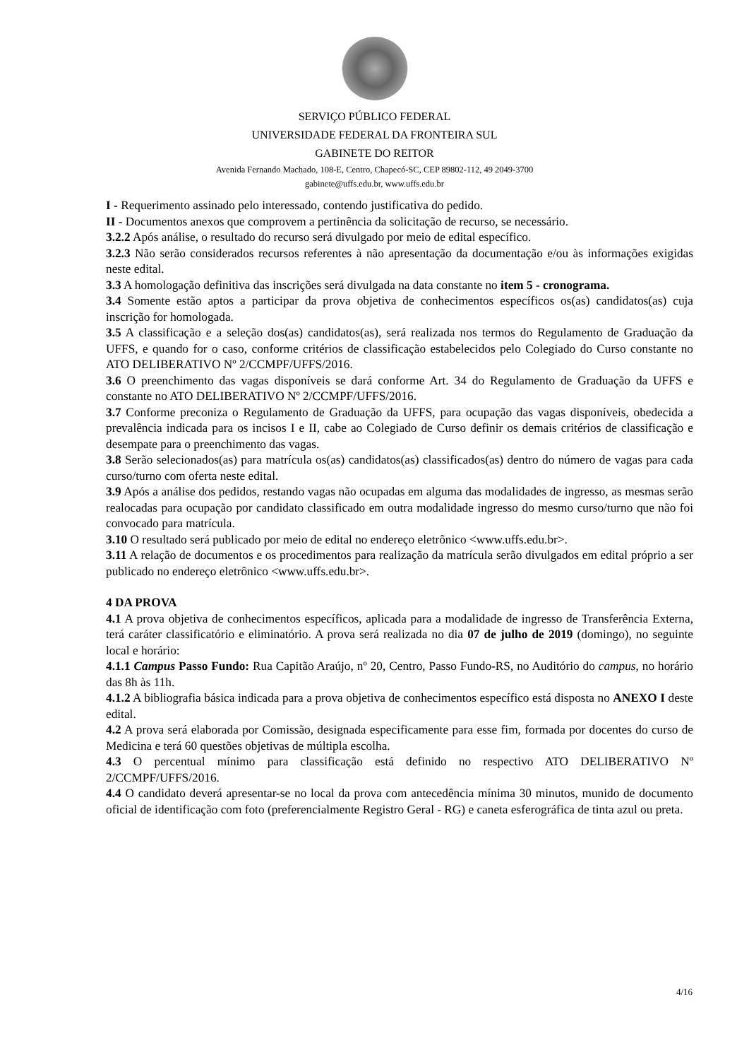SERVIÇO PÚBLICO FEDERAL
UNIVERSIDADE FEDERAL DA FRONTEIRA SUL
GABINETE DO REITOR
Avenida Fernando Machado, 108-E, Centro, Chapecó-SC, CEP 89802-112, 49 2049-3700
gabinete@uffs.edu.br, www.uffs.edu.br
I - Requerimento assinado pelo interessado, contendo justificativa do pedido.
II - Documentos anexos que comprovem a pertinência da solicitação de recurso, se necessário.
3.2.2 Após análise, o resultado do recurso será divulgado por meio de edital específico.
3.2.3 Não serão considerados recursos referentes à não apresentação da documentação e/ou às informações exigidas neste edital.
3.3 A homologação definitiva das inscrições será divulgada na data constante no item 5 - cronograma.
3.4 Somente estão aptos a participar da prova objetiva de conhecimentos específicos os(as) candidatos(as) cuja inscrição for homologada.
3.5 A classificação e a seleção dos(as) candidatos(as), será realizada nos termos do Regulamento de Graduação da UFFS, e quando for o caso, conforme critérios de classificação estabelecidos pelo Colegiado do Curso constante no ATO DELIBERATIVO Nº 2/CCMPF/UFFS/2016.
3.6 O preenchimento das vagas disponíveis se dará conforme Art. 34 do Regulamento de Graduação da UFFS e constante no ATO DELIBERATIVO Nº 2/CCMPF/UFFS/2016.
3.7 Conforme preconiza o Regulamento de Graduação da UFFS, para ocupação das vagas disponíveis, obedecida a prevalência indicada para os incisos I e II, cabe ao Colegiado de Curso definir os demais critérios de classificação e desempate para o preenchimento das vagas.
3.8 Serão selecionados(as) para matrícula os(as) candidatos(as) classificados(as) dentro do número de vagas para cada curso/turno com oferta neste edital.
3.9 Após a análise dos pedidos, restando vagas não ocupadas em alguma das modalidades de ingresso, as mesmas serão realocadas para ocupação por candidato classificado em outra modalidade ingresso do mesmo curso/turno que não foi convocado para matrícula.
3.10 O resultado será publicado por meio de edital no endereço eletrônico <www.uffs.edu.br>.
3.11 A relação de documentos e os procedimentos para realização da matrícula serão divulgados em edital próprio a ser publicado no endereço eletrônico <www.uffs.edu.br>.
4 DA PROVA
4.1 A prova objetiva de conhecimentos específicos, aplicada para a modalidade de ingresso de Transferência Externa, terá caráter classificatório e eliminatório. A prova será realizada no dia 07 de julho de 2019 (domingo), no seguinte local e horário:
4.1.1 Campus Passo Fundo: Rua Capitão Araújo, nº 20, Centro, Passo Fundo-RS, no Auditório do campus, no horário das 8h às 11h.
4.1.2 A bibliografia básica indicada para a prova objetiva de conhecimentos específico está disposta no ANEXO I deste edital.
4.2 A prova será elaborada por Comissão, designada especificamente para esse fim, formada por docentes do curso de Medicina e terá 60 questões objetivas de múltipla escolha.
4.3 O percentual mínimo para classificação está definido no respectivo ATO DELIBERATIVO Nº 2/CCMPF/UFFS/2016.
4.4 O candidato deverá apresentar-se no local da prova com antecedência mínima 30 minutos, munido de documento oficial de identificação com foto (preferencialmente Registro Geral - RG) e caneta esferográfica de tinta azul ou preta.
4/16